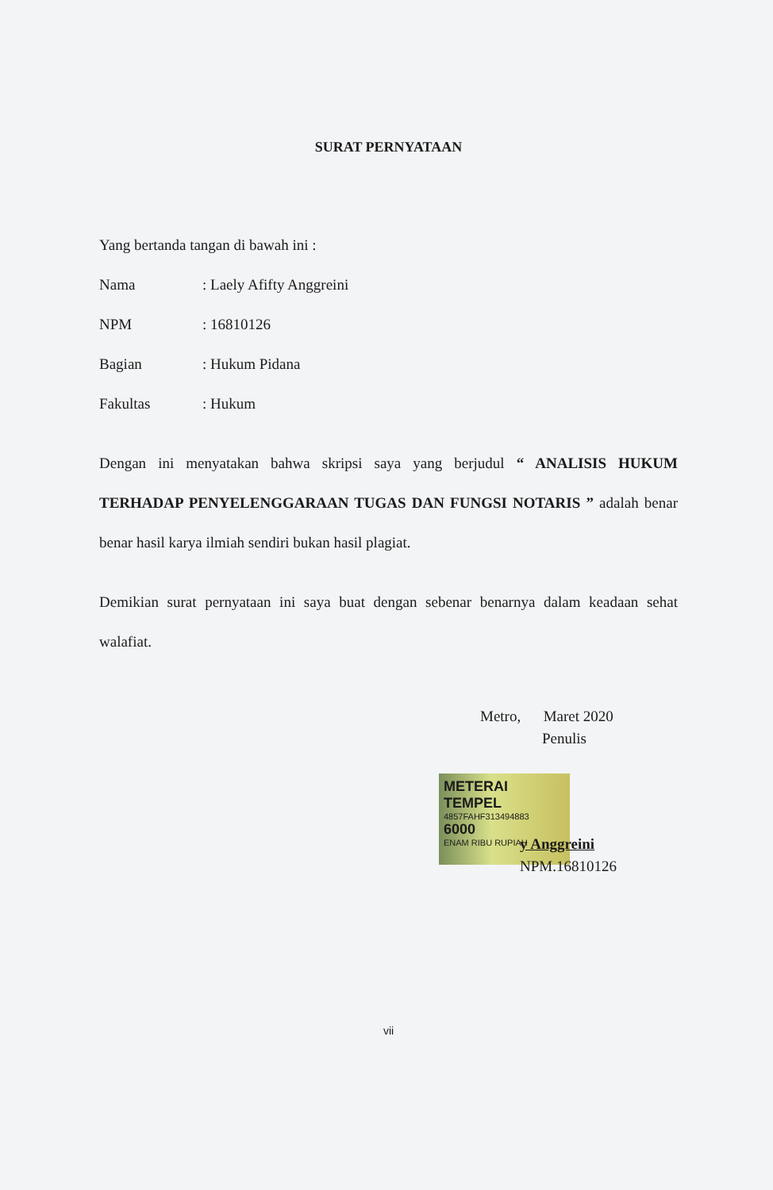SURAT PERNYATAAN
Yang bertanda tangan di bawah ini :
Nama: Laely Afifty Anggreini
NPM: 16810126
Bagian: Hukum Pidana
Fakultas: Hukum
Dengan ini menyatakan bahwa skripsi saya yang berjudul “ ANALISIS HUKUM TERHADAP PENYELENGGARAAN TUGAS DAN FUNGSI NOTARIS ” adalah benar benar hasil karya ilmiah sendiri bukan hasil plagiat.
Demikian surat pernyataan ini saya buat dengan sebenar benarnya dalam keadaan sehat walafiat.
Metro, Maret 2020
Penulis
METERAI TEMPEL
4857FAHF313494883
6000
ENAM RIBU RUPIAH
y Anggreini
NPM.16810126
vii